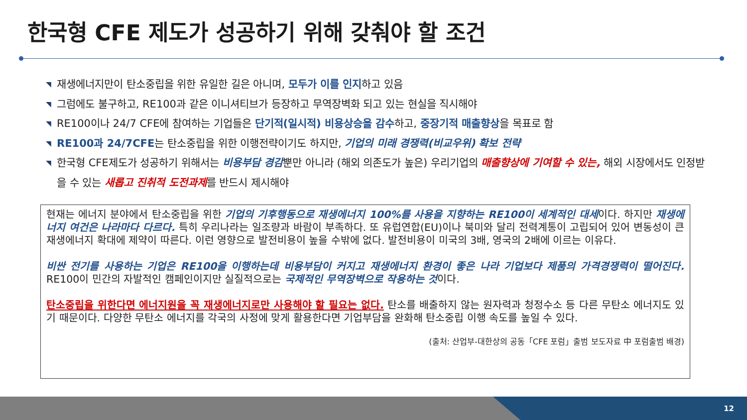한국형 CFE 제도가 성공하기 위해 갖춰야 할 조건
◥ 재생에너지만이 탄소중립을 위한 유일한 길은 아니며, 모두가 이를 인지하고 있음
◥ 그럼에도 불구하고, RE100과 같은 이니셔티브가 등장하고 무역장벽화 되고 있는 현실을 직시해야
◥ RE100이나 24/7 CFE에 참여하는 기업들은 단기적(일시적) 비용상승을 감수하고, 중장기적 매출향상을 목표로 함
◥ RE100과 24/7CFE는 탄소중립을 위한 이행전략이기도 하지만, 기업의 미래 경쟁력(비교우위) 확보 전략
◥ 한국형 CFE제도가 성공하기 위해서는 비용부담 경감뿐만 아니라 (해외 의존도가 높은) 우리기업의 매출향상에 기여할 수 있는, 해외 시장에서도 인정받을 수 있는 새롭고 진취적 도전과제를 반드시 제시해야
현재는 에너지 분야에서 탄소중립을 위한 기업의 기후행동으로 재생에너지 100%를 사용을 지향하는 RE100이 세계적인 대세이다. 하지만 재생에너지 여건은 나라마다 다르다. 특히 우리나라는 일조량과 바람이 부족하다. 또 유럽연합(EU)이나 북미와 달리 전력계통이 고립되어 있어 변동성이 큰 재생에너지 확대에 제약이 따른다. 이런 영향으로 발전비용이 높을 수밖에 없다. 발전비용이 미국의 3배, 영국의 2배에 이르는 이유다.
비싼 전기를 사용하는 기업은 RE100을 이행하는데 비용부담이 커지고 재생에너지 환경이 좋은 나라 기업보다 제품의 가격경쟁력이 떨어진다. RE100이 민간의 자발적인 캠페인이지만 실질적으로는 국제적인 무역장벽으로 작용하는 것이다.
탄소중립을 위한다면 에너지원을 꼭 재생에너지로만 사용해야 할 필요는 없다. 탄소를 배출하지 않는 원자력과 청정수소 등 다른 무탄소 에너지도 있기 때문이다. 다양한 무탄소 에너지를 각국의 사정에 맞게 활용한다면 기업부담을 완화해 탄소중립 이행 속도를 높일 수 있다.
(출처: 산업부-대한상의 공동「CFE 포럼」출범 보도자료 中 포럼출범 배경)
12